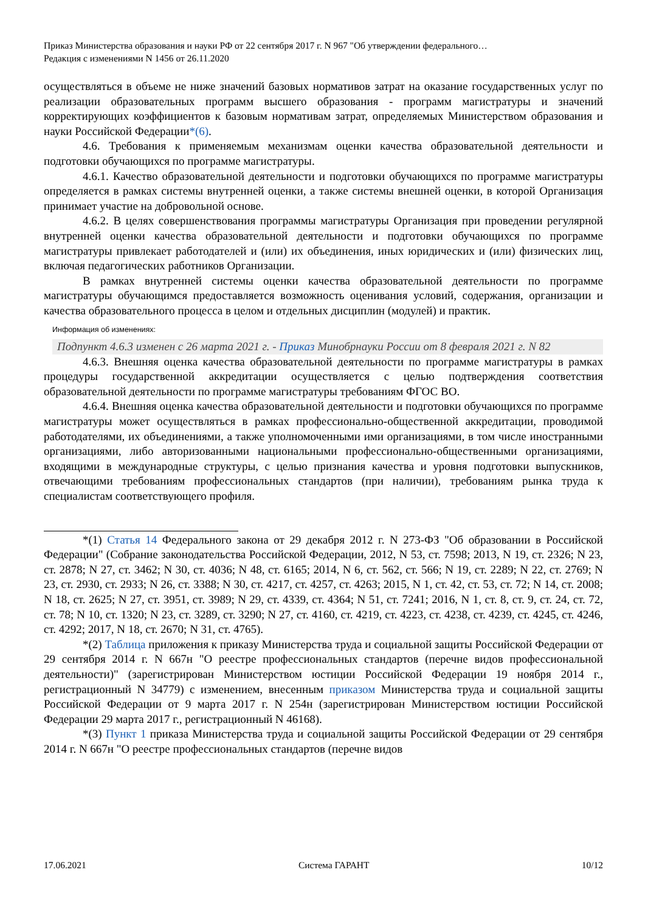Приказ Министерства образования и науки РФ от 22 сентября 2017 г. N 967 "Об утверждении федерального…
Редакция с изменениями N 1456 от 26.11.2020
осуществляться в объеме не ниже значений базовых нормативов затрат на оказание государственных услуг по реализации образовательных программ высшего образования - программ магистратуры и значений корректирующих коэффициентов к базовым нормативам затрат, определяемых Министерством образования и науки Российской Федерации*(6).
4.6. Требования к применяемым механизмам оценки качества образовательной деятельности и подготовки обучающихся по программе магистратуры.
4.6.1. Качество образовательной деятельности и подготовки обучающихся по программе магистратуры определяется в рамках системы внутренней оценки, а также системы внешней оценки, в которой Организация принимает участие на добровольной основе.
4.6.2. В целях совершенствования программы магистратуры Организация при проведении регулярной внутренней оценки качества образовательной деятельности и подготовки обучающихся по программе магистратуры привлекает работодателей и (или) их объединения, иных юридических и (или) физических лиц, включая педагогических работников Организации.
В рамках внутренней системы оценки качества образовательной деятельности по программе магистратуры обучающимся предоставляется возможность оценивания условий, содержания, организации и качества образовательного процесса в целом и отдельных дисциплин (модулей) и практик.
Информация об изменениях:
Подпункт 4.6.3 изменен с 26 марта 2021 г. - Приказ Минобрнауки России от 8 февраля 2021 г. N 82
4.6.3. Внешняя оценка качества образовательной деятельности по программе магистратуры в рамках процедуры государственной аккредитации осуществляется с целью подтверждения соответствия образовательной деятельности по программе магистратуры требованиям ФГОС ВО.
4.6.4. Внешняя оценка качества образовательной деятельности и подготовки обучающихся по программе магистратуры может осуществляться в рамках профессионально-общественной аккредитации, проводимой работодателями, их объединениями, а также уполномоченными ими организациями, в том числе иностранными организациями, либо авторизованными национальными профессионально-общественными организациями, входящими в международные структуры, с целью признания качества и уровня подготовки выпускников, отвечающими требованиям профессиональных стандартов (при наличии), требованиям рынка труда к специалистам соответствующего профиля.
*(1) Статья 14 Федерального закона от 29 декабря 2012 г. N 273-ФЗ "Об образовании в Российской Федерации" (Собрание законодательства Российской Федерации, 2012, N 53, ст. 7598; 2013, N 19, ст. 2326; N 23, ст. 2878; N 27, ст. 3462; N 30, ст. 4036; N 48, ст. 6165; 2014, N 6, ст. 562, ст. 566; N 19, ст. 2289; N 22, ст. 2769; N 23, ст. 2930, ст. 2933; N 26, ст. 3388; N 30, ст. 4217, ст. 4257, ст. 4263; 2015, N 1, ст. 42, ст. 53, ст. 72; N 14, ст. 2008; N 18, ст. 2625; N 27, ст. 3951, ст. 3989; N 29, ст. 4339, ст. 4364; N 51, ст. 7241; 2016, N 1, ст. 8, ст. 9, ст. 24, ст. 72, ст. 78; N 10, ст. 1320; N 23, ст. 3289, ст. 3290; N 27, ст. 4160, ст. 4219, ст. 4223, ст. 4238, ст. 4239, ст. 4245, ст. 4246, ст. 4292; 2017, N 18, ст. 2670; N 31, ст. 4765).
*(2) Таблица приложения к приказу Министерства труда и социальной защиты Российской Федерации от 29 сентября 2014 г. N 667н "О реестре профессиональных стандартов (перечне видов профессиональной деятельности)" (зарегистрирован Министерством юстиции Российской Федерации 19 ноября 2014 г., регистрационный N 34779) с изменением, внесенным приказом Министерства труда и социальной защиты Российской Федерации от 9 марта 2017 г. N 254н (зарегистрирован Министерством юстиции Российской Федерации 29 марта 2017 г., регистрационный N 46168).
*(3) Пункт 1 приказа Министерства труда и социальной защиты Российской Федерации от 29 сентября 2014 г. N 667н "О реестре профессиональных стандартов (перечне видов
17.06.2021 Система ГАРАНТ 10/12